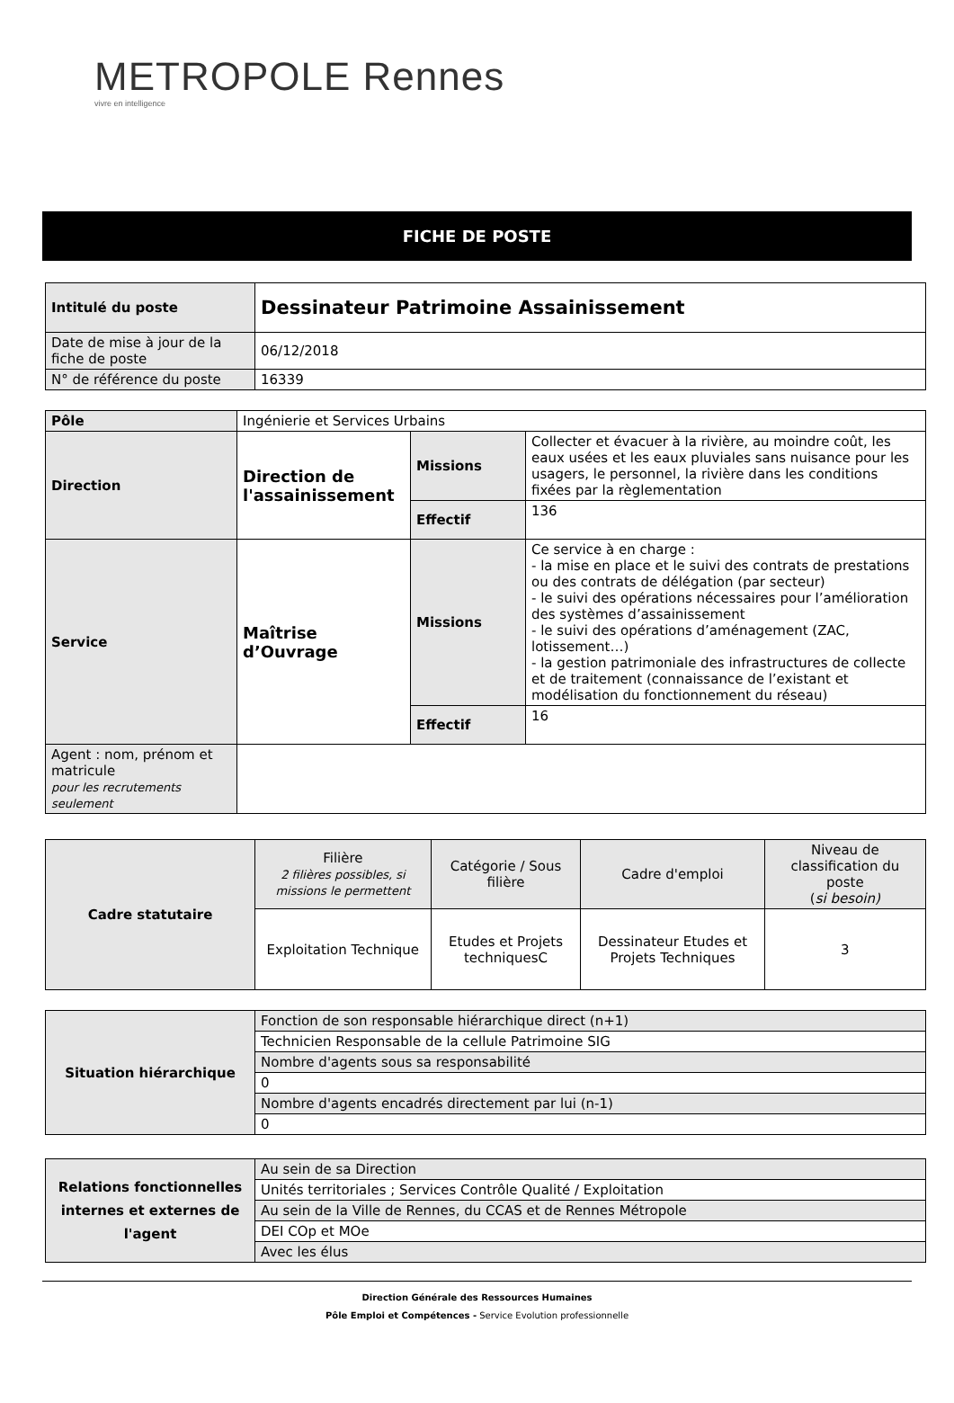METROPOLE Rennes
vivre en intelligence
FICHE DE POSTE
| Intitulé du poste | Dessinateur Patrimoine Assainissement |
| Date de mise à jour de la fiche de poste | 06/12/2018 |
| N° de référence du poste | 16339 |
| Pôle | Ingénierie et Services Urbains | | |
| Direction | Direction de l'assainissement | Missions | Collecter et évacuer à la rivière, au moindre coût, les eaux usées et les eaux pluviales sans nuisance pour les usagers, le personnel, la rivière dans les conditions fixées par la règlementation |
| | | Effectif | 136 |
| Service | Maîtrise d’Ouvrage | Missions | Ce service à en charge : - la mise en place et le suivi des contrats de prestations ou des contrats de délégation (par secteur) - le suivi des opérations nécessaires pour l’amélioration des systèmes d’assainissement - le suivi des opérations d’aménagement (ZAC, lotissement…) - la gestion patrimoniale des infrastructures de collecte et de traitement (connaissance de l’existant et modélisation du fonctionnement du réseau) |
| | | Effectif | 16 |
| Agent : nom, prénom et matricule pour les recrutements seulement | | | |
| Cadre statutaire | Filière 2 filières possibles, si missions le permettent | Catégorie / Sous filière | Cadre d'emploi | Niveau de classification du poste ( si besoin) |
| | Exploitation Technique | Etudes et Projets techniquesC | Dessinateur Etudes et Projets Techniques | 3 |
| Situation hiérarchique | Fonction de son responsable hiérarchique direct (n+1) |
| | Technicien Responsable de la cellule Patrimoine SIG |
| | Nombre d'agents sous sa responsabilité |
| | 0 |
| | Nombre d'agents encadrés directement par lui (n-1) |
| | 0 |
| Relations fonctionnelles internes et externes de l'agent | Au sein de sa Direction |
| | Unités territoriales ; Services Contrôle Qualité / Exploitation |
| | Au sein de la Ville de Rennes, du CCAS et de Rennes Métropole |
| | DEI COp et MOe |
| | Avec les élus |
Direction Générale des Ressources Humaines
Pôle Emploi et Compétences - Service Evolution professionnelle